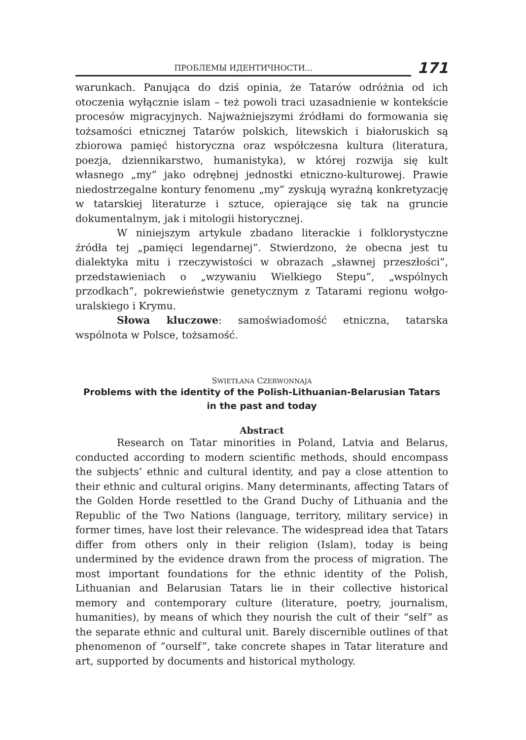ПРОБЛЕМЫ ИДЕНТИЧНОСТИ...
171
warunkach. Panująca do dziś opinia, że Tatarów odróżnia od ich otoczenia wyłącznie islam – też powoli traci uzasadnienie w kontekście procesów migracyjnych. Najważniejszymi źródłami do formowania się tożsamości etnicznej Tatarów polskich, litewskich i białoruskich są zbiorowa pamięć historyczna oraz współczesna kultura (literatura, poezja, dziennikarstwo, humanistyka), w której rozwija się kult własnego „my” jako odrębnej jednostki etniczno-kulturowej. Prawie niedostrzegalne kontury fenomenu „my” zyskują wyraźną konkretyzację w tatarskiej literaturze i sztuce, opierające się tak na gruncie dokumentalnym, jak i mitologii historycznej.
W niniejszym artykule zbadano literackie i folklorystyczne źródła tej „pamięci legendarnej”. Stwierdzono, że obecna jest tu dialektyka mitu i rzeczywistości w obrazach „sławnej przeszłości”, przedstawieniach o „wzywaniu Wielkiego Stepu”, „wspólnych przodkach”, pokrewieństwie genetycznym z Tatarami regionu wołgo-uralskiego i Krymu.
Słowa kluczowe: samoświadomość etniczna, tatarska wspólnota w Polsce, tożsamość.
SWIETŁANA CZERWONNAJA
Problems with the identity of the Polish-Lithuanian-Belarusian Tatars
in the past and today
Abstract
Research on Tatar minorities in Poland, Latvia and Belarus, conducted according to modern scientific methods, should encompass the subjects’ ethnic and cultural identity, and pay a close attention to their ethnic and cultural origins. Many determinants, affecting Tatars of the Golden Horde resettled to the Grand Duchy of Lithuania and the Republic of the Two Nations (language, territory, military service) in former times, have lost their relevance. The widespread idea that Tatars differ from others only in their religion (Islam), today is being undermined by the evidence drawn from the process of migration. The most important foundations for the ethnic identity of the Polish, Lithuanian and Belarusian Tatars lie in their collective historical memory and contemporary culture (literature, poetry, journalism, humanities), by means of which they nourish the cult of their “self” as the separate ethnic and cultural unit. Barely discernible outlines of that phenomenon of “ourself”, take concrete shapes in Tatar literature and art, supported by documents and historical mythology.